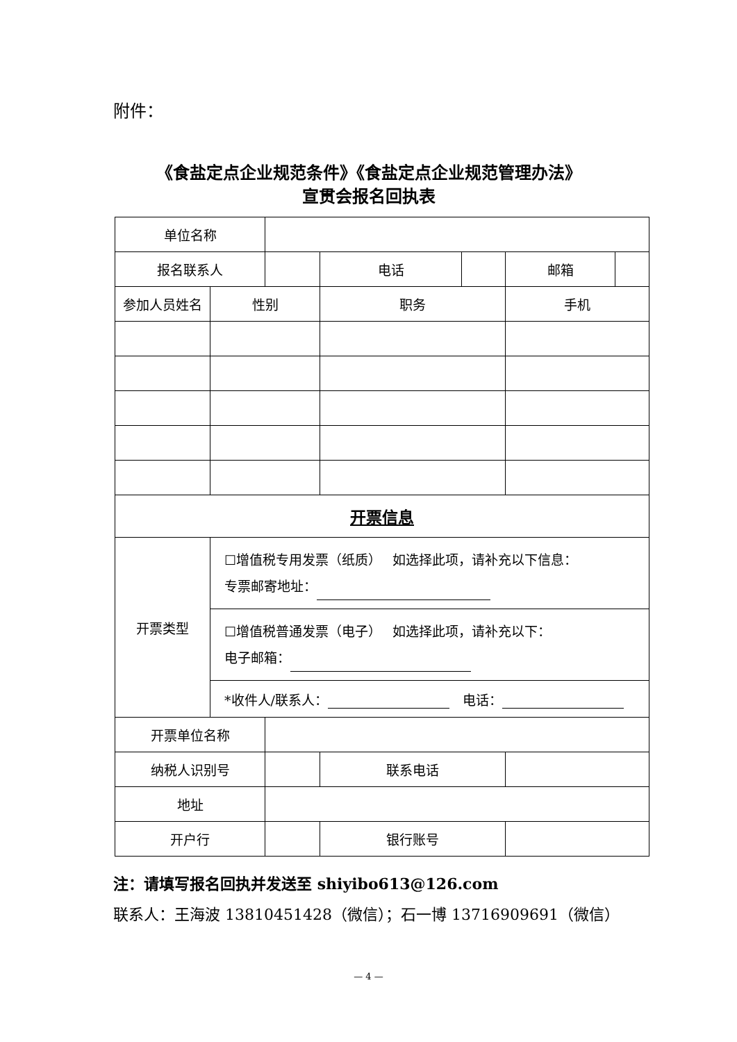附件：
《食盐定点企业规范条件》《食盐定点企业规范管理办法》
宣贯会报名回执表
| 单位名称 | | | | | | | |
| 报名联系人 | | | | 电话 | | 邮箱 | |
| 参加人员姓名 | 性别 | | 职务 | | | 手机 | |
| 开票信息 | | | | | | | |
| 开票类型 | ☐增值税专用发票（纸质） 如选择此项，请补充以下信息： 专票邮寄地址： | | | | | | |
| | ☐增值税普通发票（电子） 如选择此项，请补充以下： 电子邮箱： | | | | | | |
| | *收件人/联系人： 电话： | | | | | | |
| 开票单位名称 | | | | | | | |
| 纳税人识别号 | | | | 联系电话 | | | |
| 地址 | | | | | | | |
| 开户行 | | | | 银行账号 | | | |
注：请填写报名回执并发送至 shiyibo613@126.com
联系人：王海波 13810451428（微信）；石一博 13716909691（微信）
— 4 —